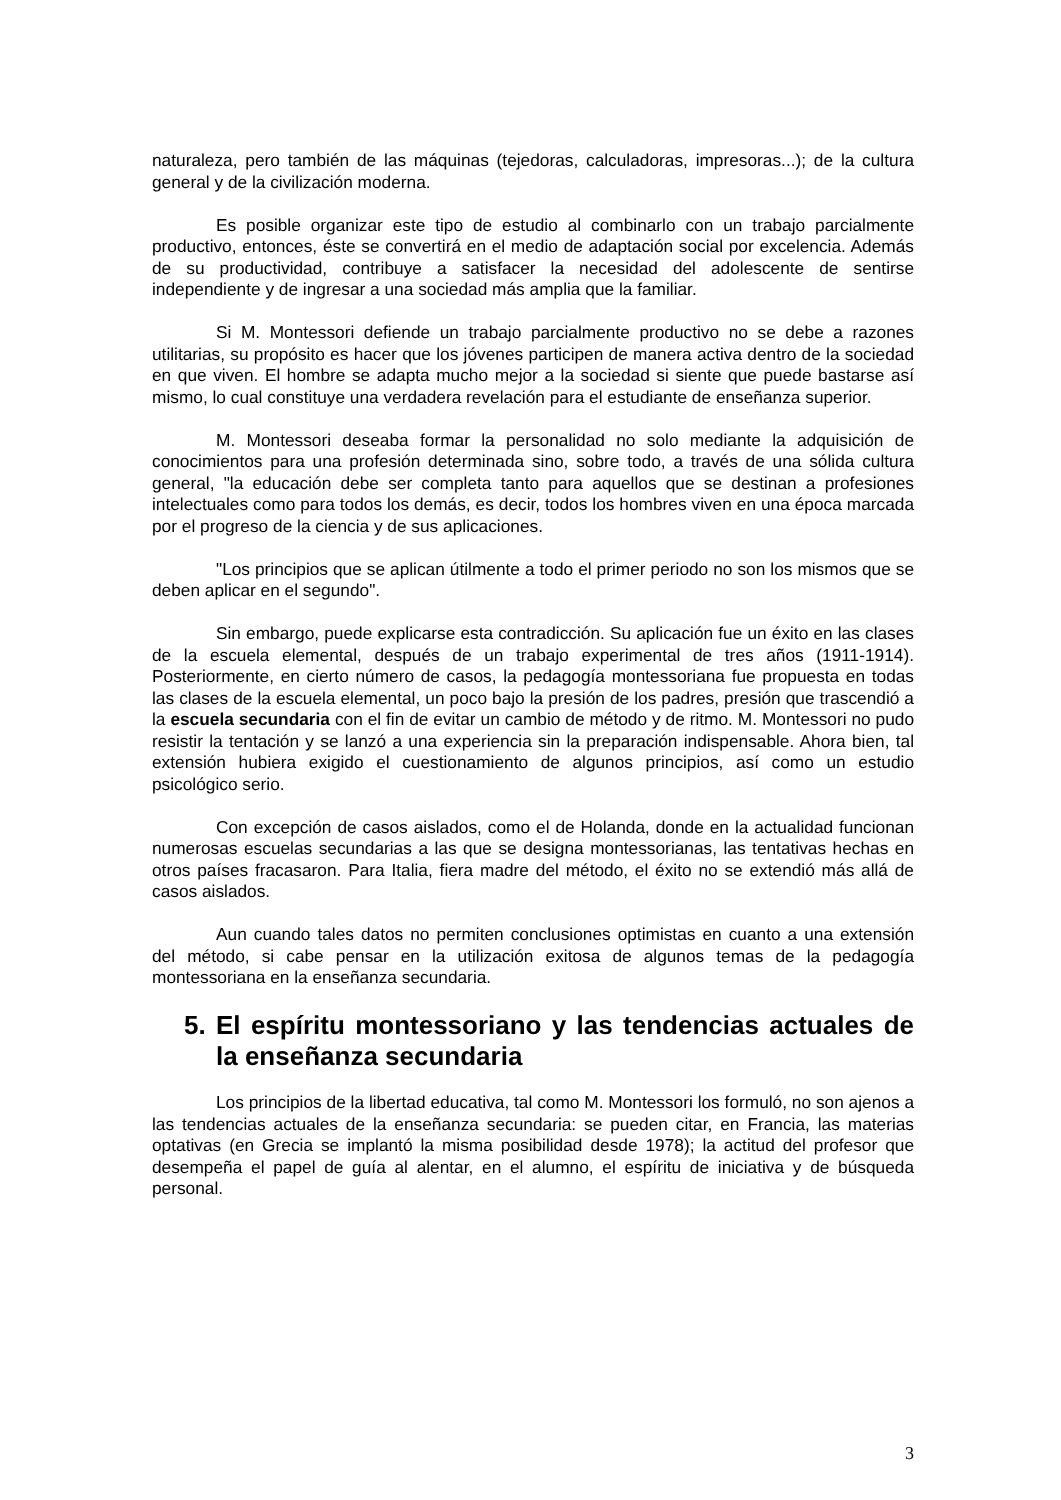naturaleza, pero también de las máquinas (tejedoras, calculadoras, impresoras...); de la cultura general y de la civilización moderna.
Es posible organizar este tipo de estudio al combinarlo con un trabajo parcialmente productivo, entonces, éste se convertirá en el medio de adaptación social por excelencia. Además de su productividad, contribuye a satisfacer la necesidad del adolescente de sentirse independiente y de ingresar a una sociedad más amplia que la familiar.
Si M. Montessori defiende un trabajo parcialmente productivo no se debe a razones utilitarias, su propósito es hacer que los jóvenes participen de manera activa dentro de la sociedad en que viven. El hombre se adapta mucho mejor a la sociedad si siente que puede bastarse así mismo, lo cual constituye una verdadera revelación para el estudiante de enseñanza superior.
M. Montessori deseaba formar la personalidad no solo mediante la adquisición de conocimientos para una profesión determinada sino, sobre todo, a través de una sólida cultura general, "la educación debe ser completa tanto para aquellos que se destinan a profesiones intelectuales como para todos los demás, es decir, todos los hombres viven en una época marcada por el progreso de la ciencia y de sus aplicaciones.
"Los principios que se aplican útilmente a todo el primer periodo no son los mismos que se deben aplicar en el segundo".
Sin embargo, puede explicarse esta contradicción. Su aplicación fue un éxito en las clases de la escuela elemental, después de un trabajo experimental de tres años (1911-1914). Posteriormente, en cierto número de casos, la pedagogía montessoriana fue propuesta en todas las clases de la escuela elemental, un poco bajo la presión de los padres, presión que trascendió a la escuela secundaria con el fin de evitar un cambio de método y de ritmo. M. Montessori no pudo resistir la tentación y se lanzó a una experiencia sin la preparación indispensable. Ahora bien, tal extensión hubiera exigido el cuestionamiento de algunos principios, así como un estudio psicológico serio.
Con excepción de casos aislados, como el de Holanda, donde en la actualidad funcionan numerosas escuelas secundarias a las que se designa montessorianas, las tentativas hechas en otros países fracasaron. Para Italia, fiera madre del método, el éxito no se extendió más allá de casos aislados.
Aun cuando tales datos no permiten conclusiones optimistas en cuanto a una extensión del método, si cabe pensar en la utilización exitosa de algunos temas de la pedagogía montessoriana en la enseñanza secundaria.
5. El espíritu montessoriano y las tendencias actuales de la enseñanza secundaria
Los principios de la libertad educativa, tal como M. Montessori los formuló, no son ajenos a las tendencias actuales de la enseñanza secundaria: se pueden citar, en Francia, las materias optativas (en Grecia se implantó la misma posibilidad desde 1978); la actitud del profesor que desempeña el papel de guía al alentar, en el alumno, el espíritu de iniciativa y de búsqueda personal.
3